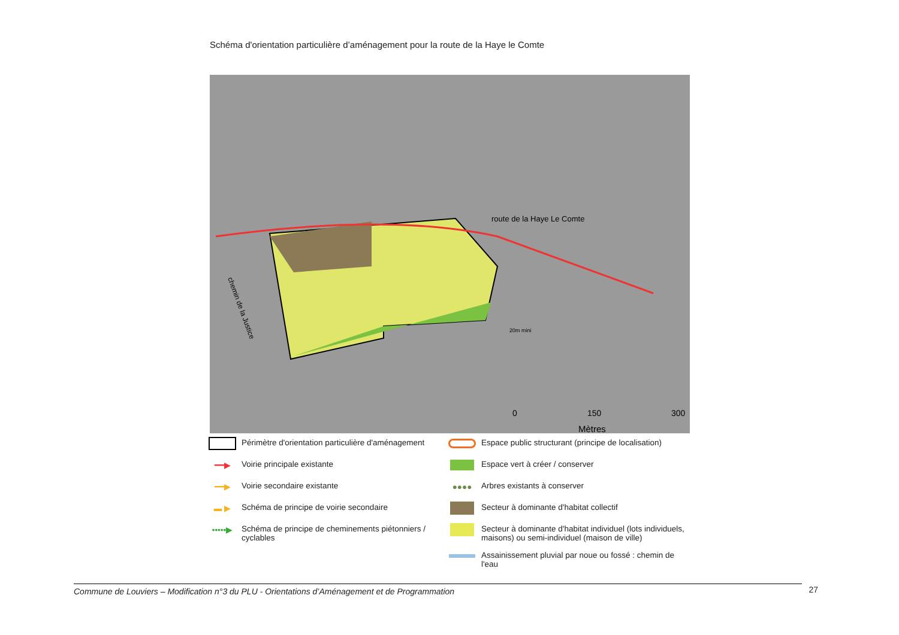Schéma d'orientation particulière d’aménagement pour la route de la Haye le Comte
route de la Haye Le Comte
20m mini
0
150
300
Mètres
chemin de la Justice
Périmètre d'orientation particulière d'aménagement
━━▶
Voirie principale existante
━━▶
Voirie secondaire existante
▬ ▶
Schéma de principe de voirie secondaire
•••••▶
Schéma de principe de cheminements piétonniers / cyclables
Espace public structurant (principe de localisation)
Espace vert à créer / conserver
●●●●
Arbres existants à conserver
Secteur à dominante d'habitat collectif
Secteur à dominante d'habitat individuel (lots individuels, maisons) ou semi-individuel (maison de ville)
Assainissement pluvial par noue ou fossé : chemin de l'eau
Commune de Louviers – Modification n°3 du PLU - Orientations d’Aménagement et de Programmation 27